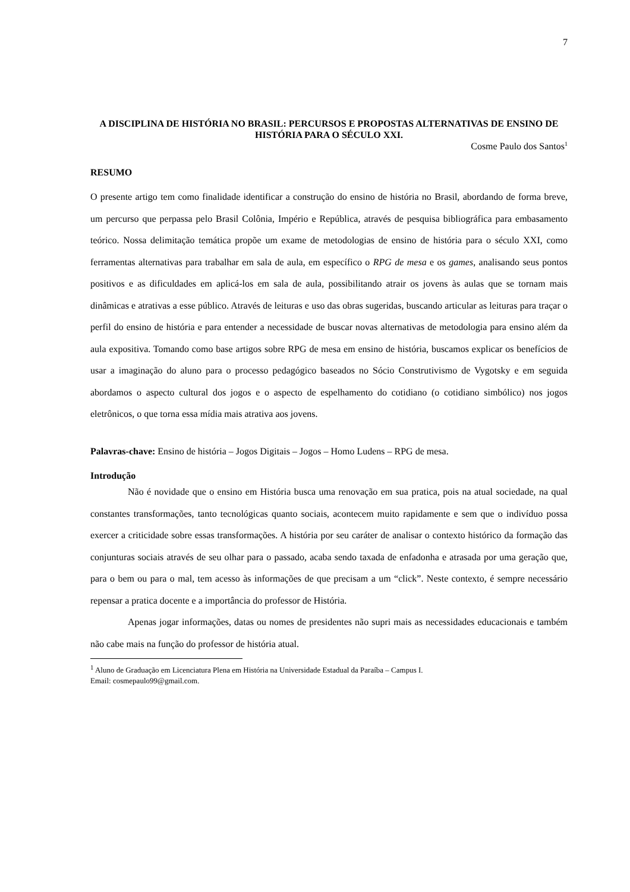7
A DISCIPLINA DE HISTÓRIA NO BRASIL: PERCURSOS E PROPOSTAS ALTERNATIVAS DE ENSINO DE HISTÓRIA PARA O SÉCULO XXI.
Cosme Paulo dos Santos<sup>1</sup>
RESUMO
O presente artigo tem como finalidade identificar a construção do ensino de história no Brasil, abordando de forma breve, um percurso que perpassa pelo Brasil Colônia, Império e República, através de pesquisa bibliográfica para embasamento teórico. Nossa delimitação temática propõe um exame de metodologias de ensino de história para o século XXI, como ferramentas alternativas para trabalhar em sala de aula, em específico o RPG de mesa e os games, analisando seus pontos positivos e as dificuldades em aplicá-los em sala de aula, possibilitando atrair os jovens às aulas que se tornam mais dinâmicas e atrativas a esse público. Através de leituras e uso das obras sugeridas, buscando articular as leituras para traçar o perfil do ensino de história e para entender a necessidade de buscar novas alternativas de metodologia para ensino além da aula expositiva. Tomando como base artigos sobre RPG de mesa em ensino de história, buscamos explicar os benefícios de usar a imaginação do aluno para o processo pedagógico baseados no Sócio Construtivismo de Vygotsky e em seguida abordamos o aspecto cultural dos jogos e o aspecto de espelhamento do cotidiano (o cotidiano simbólico) nos jogos eletrônicos, o que torna essa mídia mais atrativa aos jovens.
Palavras-chave: Ensino de história – Jogos Digitais – Jogos – Homo Ludens – RPG de mesa.
Introdução
Não é novidade que o ensino em História busca uma renovação em sua pratica, pois na atual sociedade, na qual constantes transformações, tanto tecnológicas quanto sociais, acontecem muito rapidamente e sem que o indivíduo possa exercer a criticidade sobre essas transformações. A história por seu caráter de analisar o contexto histórico da formação das conjunturas sociais através de seu olhar para o passado, acaba sendo taxada de enfadonha e atrasada por uma geração que, para o bem ou para o mal, tem acesso às informações de que precisam a um “click”. Neste contexto, é sempre necessário repensar a pratica docente e a importância do professor de História.
Apenas jogar informações, datas ou nomes de presidentes não supri mais as necessidades educacionais e também não cabe mais na função do professor de história atual.
<sup>1</sup> Aluno de Graduação em Licenciatura Plena em História na Universidade Estadual da Paraíba – Campus I.
Email: cosmepaulo99@gmail.com.